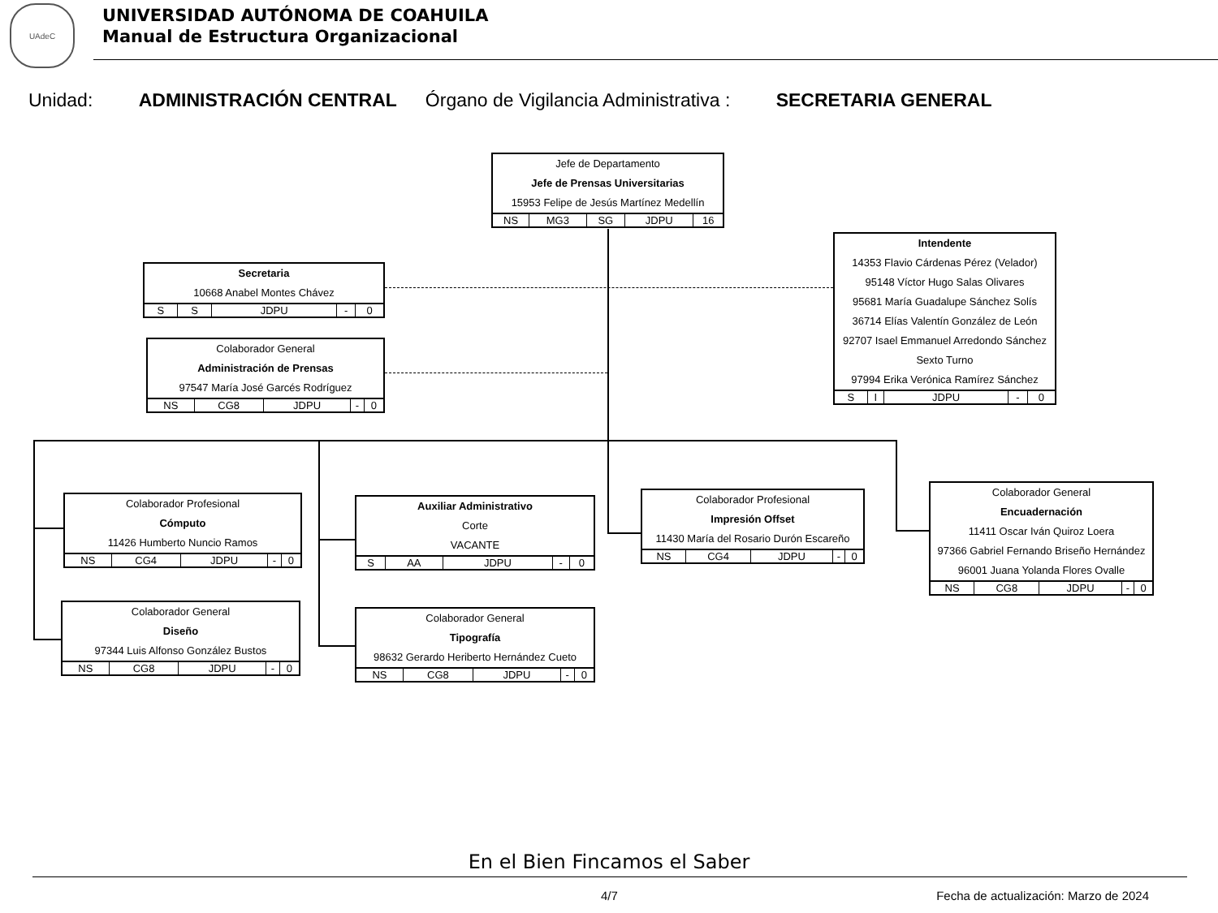UAdeC
UNIVERSIDAD AUTÓNOMA DE COAHUILA
Manual de Estructura Organizacional
Unidad: ADMINISTRACIÓN CENTRAL Órgano de Vigilancia Administrativa : SECRETARIA GENERAL
Jefe de Departamento
Jefe de Prensas Universitarias
15953 Felipe de Jesús Martínez Medellín
| NS | MG3 | SG | JDPU | 16 |
Secretaria
10668 Anabel Montes Chávez
| S | S | JDPU | - | 0 |
Colaborador General
Administración de Prensas
97547 María José Garcés Rodríguez
| NS | CG8 | JDPU | - | 0 |
Intendente
14353 Flavio Cárdenas Pérez (Velador)
95148 Víctor Hugo Salas Olivares
95681 María Guadalupe Sánchez Solís
36714 Elías Valentín González de León
92707 Isael Emmanuel Arredondo Sánchez
Sexto Turno
97994 Erika Verónica Ramírez Sánchez
| S | I | JDPU | - | 0 |
Colaborador Profesional
Cómputo
11426 Humberto Nuncio Ramos
| NS | CG4 | JDPU | - | 0 |
Colaborador General
Diseño
97344 Luis Alfonso González Bustos
| NS | CG8 | JDPU | - | 0 |
Auxiliar Administrativo
Corte
VACANTE
| S | AA | JDPU | - | 0 |
Colaborador General
Tipografía
98632 Gerardo Heriberto Hernández Cueto
| NS | CG8 | JDPU | - | 0 |
Colaborador Profesional
Impresión Offset
11430 María del Rosario Durón Escareño
| NS | CG4 | JDPU | - | 0 |
Colaborador General
Encuadernación
11411 Oscar Iván Quiroz Loera
97366 Gabriel Fernando Briseño Hernández
96001 Juana Yolanda Flores Ovalle
| NS | CG8 | JDPU | - | 0 |
En el Bien Fincamos el Saber
4/7 Fecha de actualización: Marzo de 2024